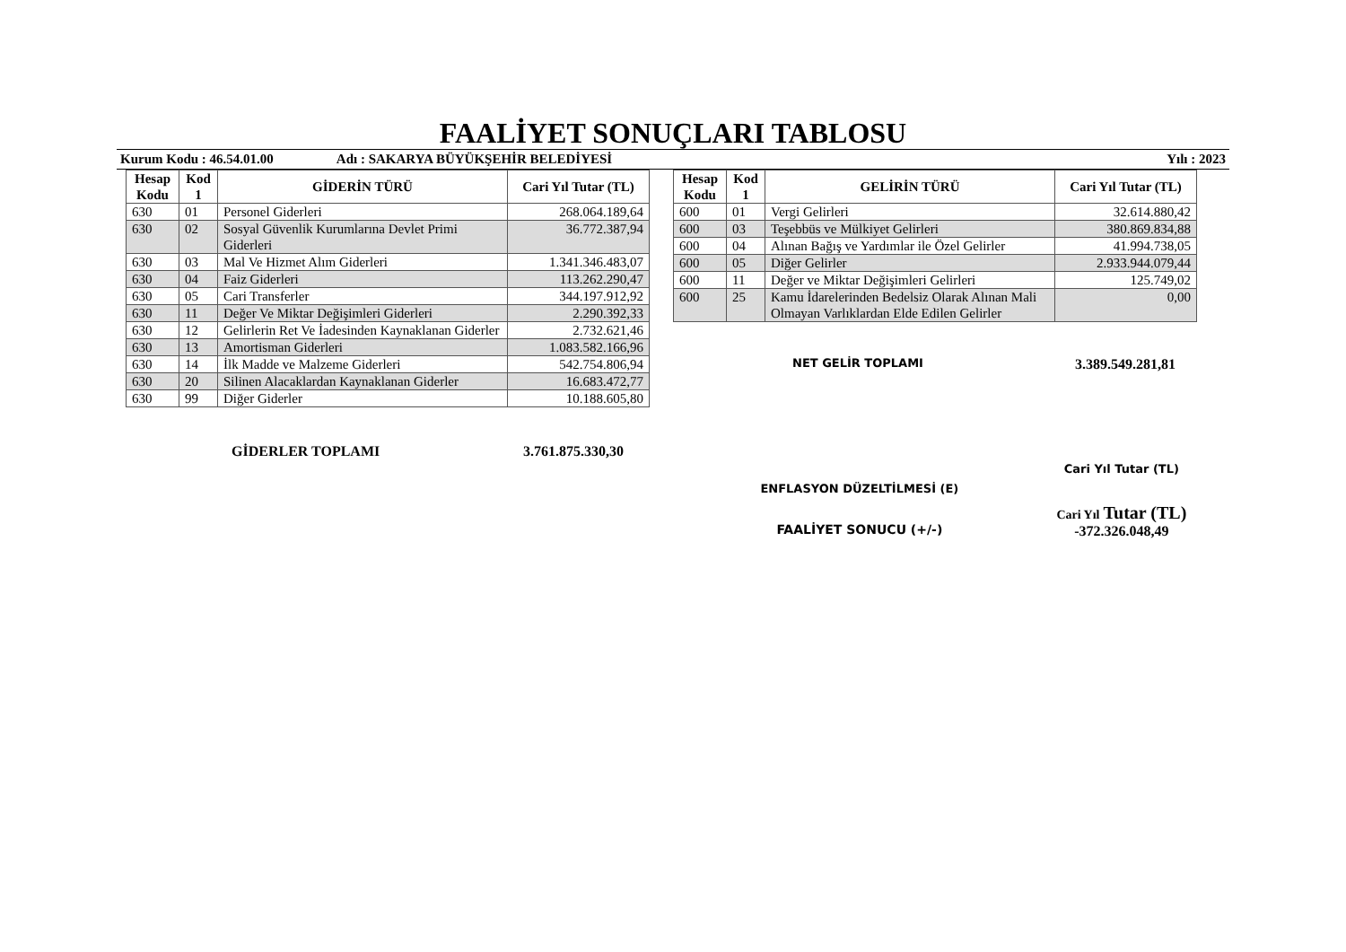FAALİYET SONUÇLARI TABLOSU
Kurum Kodu : 46.54.01.00 Adı : SAKARYA BÜYÜKŞEHİR BELEDİYESİ Yılı : 2023
| Hesap Kodu | Kod 1 | GİDERİN TÜRÜ | Cari Yıl Tutar (TL) |
| --- | --- | --- | --- |
| 630 | 01 | Personel Giderleri | 268.064.189,64 |
| 630 | 02 | Sosyal Güvenlik Kurumlarına Devlet Primi Giderleri | 36.772.387,94 |
| 630 | 03 | Mal Ve Hizmet Alım Giderleri | 1.341.346.483,07 |
| 630 | 04 | Faiz Giderleri | 113.262.290,47 |
| 630 | 05 | Cari Transferler | 344.197.912,92 |
| 630 | 11 | Değer Ve Miktar Değişimleri Giderleri | 2.290.392,33 |
| 630 | 12 | Gelirlerin Ret Ve İadesinden Kaynaklanan Giderler | 2.732.621,46 |
| 630 | 13 | Amortisman Giderleri | 1.083.582.166,96 |
| 630 | 14 | İlk Madde ve Malzeme Giderleri | 542.754.806,94 |
| 630 | 20 | Silinen Alacaklardan Kaynaklanan Giderler | 16.683.472,77 |
| 630 | 99 | Diğer Giderler | 10.188.605,80 |
GİDERLER TOPLAMI 3.761.875.330,30
| Hesap Kodu | Kod 1 | GELİRİN TÜRÜ | Cari Yıl Tutar (TL) |
| --- | --- | --- | --- |
| 600 | 01 | Vergi Gelirleri | 32.614.880,42 |
| 600 | 03 | Teşebbüs ve Mülkiyet Gelirleri | 380.869.834,88 |
| 600 | 04 | Alınan Bağış ve Yardımlar ile Özel Gelirler | 41.994.738,05 |
| 600 | 05 | Diğer Gelirler | 2.933.944.079,44 |
| 600 | 11 | Değer ve Miktar Değişimleri Gelirleri | 125.749,02 |
| 600 | 25 | Kamu İdarelerinden Bedelsiz Olarak Alınan Mali Olmayan Varlıklardan Elde Edilen Gelirler | 0,00 |
NET GELİR TOPLAMI 3.389.549.281,81
ENFLASYON DÜZELTİLMESİ (E)
FAALİYET SONUCU (+/-)
Cari Yıl Tutar (TL)
Cari Yıl Tutar (TL)
-372.326.048,49